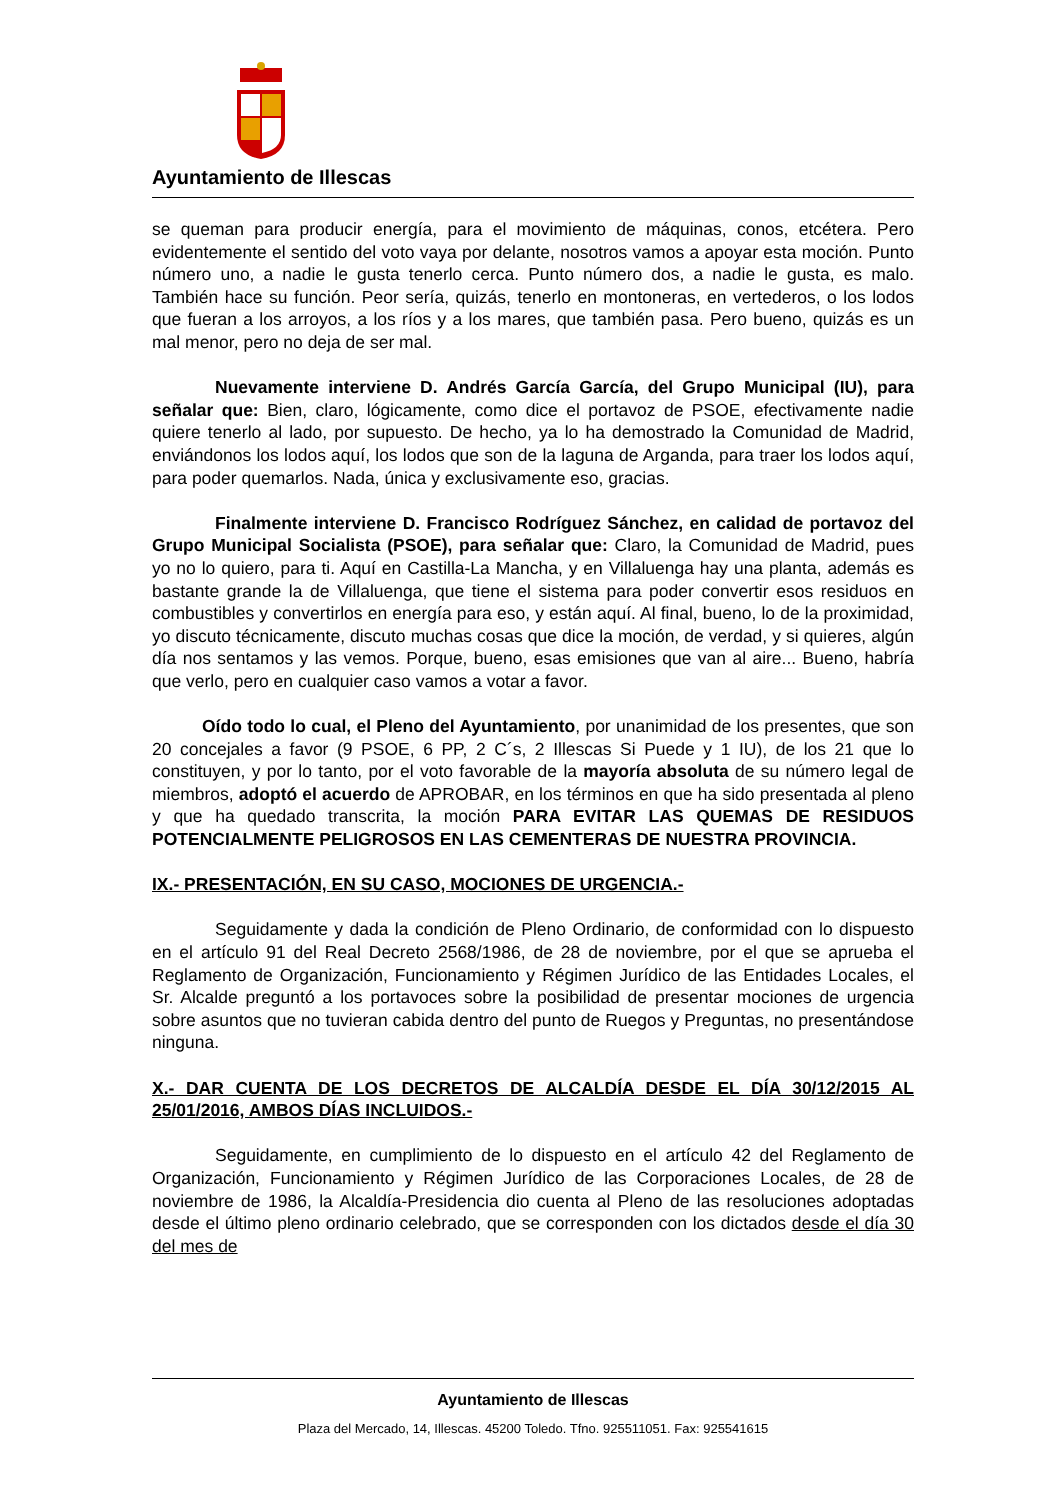Ayuntamiento de Illescas
se queman para producir energía, para el movimiento de máquinas, conos, etcétera. Pero evidentemente el sentido del voto vaya por delante, nosotros vamos a apoyar esta moción. Punto número uno, a nadie le gusta tenerlo cerca. Punto número dos, a nadie le gusta, es malo. También hace su función. Peor sería, quizás, tenerlo en montoneras, en vertederos, o los lodos que fueran a los arroyos, a los ríos y a los mares, que también pasa. Pero bueno, quizás es un mal menor, pero no deja de ser mal.
Nuevamente interviene D. Andrés García García, del Grupo Municipal (IU), para señalar que: Bien, claro, lógicamente, como dice el portavoz de PSOE, efectivamente nadie quiere tenerlo al lado, por supuesto. De hecho, ya lo ha demostrado la Comunidad de Madrid, enviándonos los lodos aquí, los lodos que son de la laguna de Arganda, para traer los lodos aquí, para poder quemarlos. Nada, única y exclusivamente eso, gracias.
Finalmente interviene D. Francisco Rodríguez Sánchez, en calidad de portavoz del Grupo Municipal Socialista (PSOE), para señalar que: Claro, la Comunidad de Madrid, pues yo no lo quiero, para ti. Aquí en Castilla-La Mancha, y en Villaluenga hay una planta, además es bastante grande la de Villaluenga, que tiene el sistema para poder convertir esos residuos en combustibles y convertirlos en energía para eso, y están aquí. Al final, bueno, lo de la proximidad, yo discuto técnicamente, discuto muchas cosas que dice la moción, de verdad, y si quieres, algún día nos sentamos y las vemos. Porque, bueno, esas emisiones que van al aire... Bueno, habría que verlo, pero en cualquier caso vamos a votar a favor.
Oído todo lo cual, el Pleno del Ayuntamiento, por unanimidad de los presentes, que son 20 concejales a favor (9 PSOE, 6 PP, 2 C´s, 2 Illescas Si Puede y 1 IU), de los 21 que lo constituyen, y por lo tanto, por el voto favorable de la mayoría absoluta de su número legal de miembros, adoptó el acuerdo de APROBAR, en los términos en que ha sido presentada al pleno y que ha quedado transcrita, la moción PARA EVITAR LAS QUEMAS DE RESIDUOS POTENCIALMENTE PELIGROSOS EN LAS CEMENTERAS DE NUESTRA PROVINCIA.
IX.- PRESENTACIÓN, EN SU CASO, MOCIONES DE URGENCIA.-
Seguidamente y dada la condición de Pleno Ordinario, de conformidad con lo dispuesto en el artículo 91 del Real Decreto 2568/1986, de 28 de noviembre, por el que se aprueba el Reglamento de Organización, Funcionamiento y Régimen Jurídico de las Entidades Locales, el Sr. Alcalde preguntó a los portavoces sobre la posibilidad de presentar mociones de urgencia sobre asuntos que no tuvieran cabida dentro del punto de Ruegos y Preguntas, no presentándose ninguna.
X.- DAR CUENTA DE LOS DECRETOS DE ALCALDÍA DESDE EL DÍA 30/12/2015 AL 25/01/2016, AMBOS DÍAS INCLUIDOS.-
Seguidamente, en cumplimiento de lo dispuesto en el artículo 42 del Reglamento de Organización, Funcionamiento y Régimen Jurídico de las Corporaciones Locales, de 28 de noviembre de 1986, la Alcaldía-Presidencia dio cuenta al Pleno de las resoluciones adoptadas desde el último pleno ordinario celebrado, que se corresponden con los dictados desde el día 30 del mes de
Ayuntamiento de Illescas
Plaza del Mercado, 14, Illescas. 45200 Toledo. Tfno. 925511051. Fax: 925541615